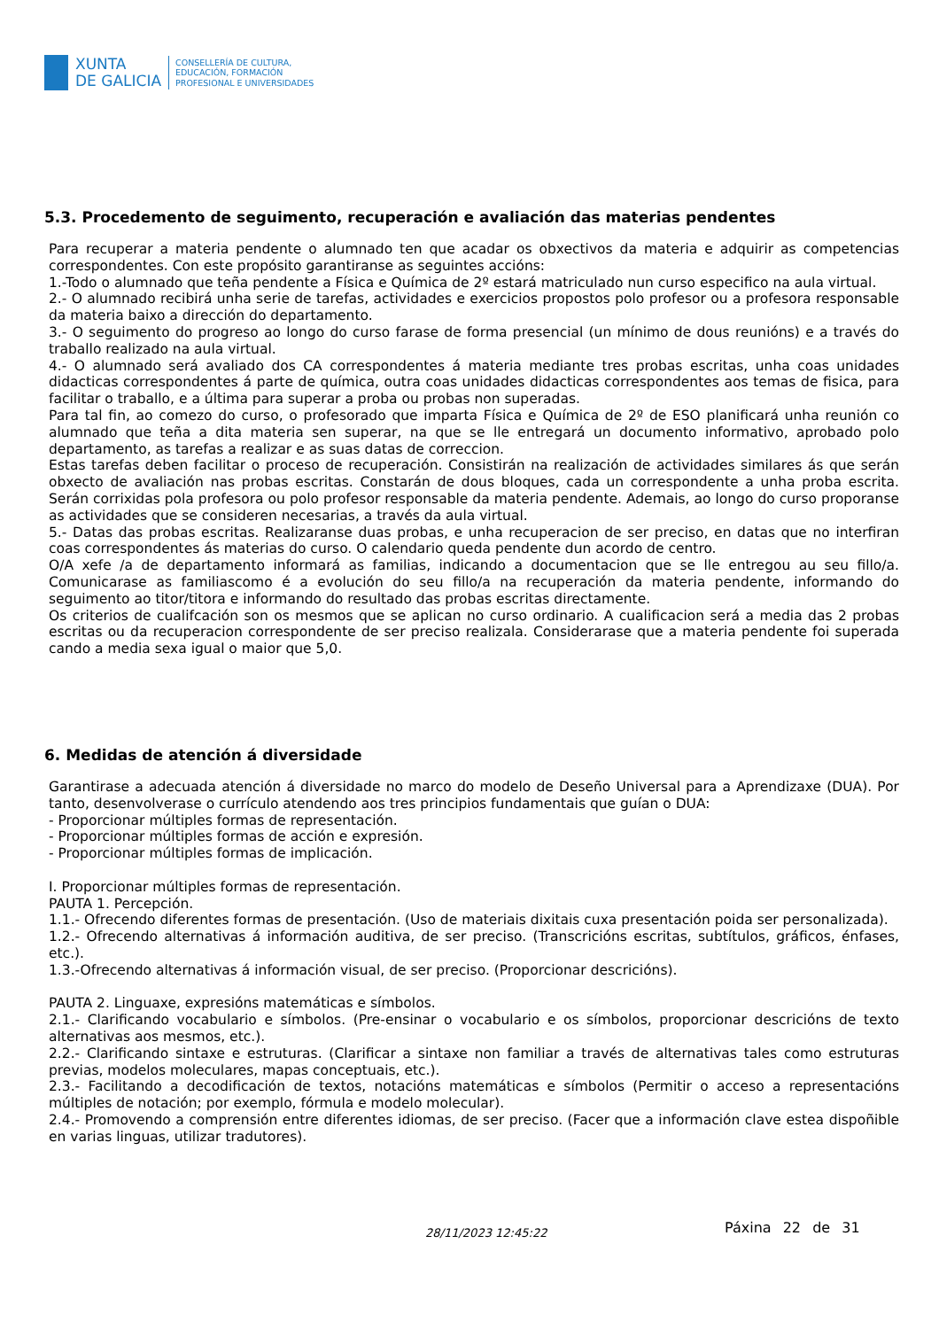XUNTA
DE GALICIA
CONSELLERÍA DE CULTURA,
EDUCACIÓN, FORMACIÓN
PROFESIONAL E UNIVERSIDADES
5.3. Procedemento de seguimento, recuperación e avaliación das materias pendentes
Para recuperar a materia pendente o alumnado ten que acadar os obxectivos da materia e adquirir as competencias correspondentes. Con este propósito garantiranse as seguintes accións:
1.-Todo o alumnado que teña pendente a Física e Química de 2º estará matriculado nun curso especifico na aula virtual.
2.- O alumnado recibirá unha serie de tarefas, actividades e exercicios propostos polo profesor ou a profesora responsable da materia baixo a dirección do departamento.
3.- O seguimento do progreso ao longo do curso farase de forma presencial (un mínimo de dous reunións) e a través do traballo realizado na aula virtual.
4.- O alumnado será avaliado dos CA correspondentes á materia mediante tres probas escritas, unha coas unidades didacticas correspondentes á parte de química, outra coas unidades didacticas correspondentes aos temas de fisica, para facilitar o traballo, e a última para superar a proba ou probas non superadas.
Para tal fin, ao comezo do curso, o profesorado que imparta Física e Química de 2º de ESO planificará unha reunión co alumnado que teña a dita materia sen superar, na que se lle entregará un documento informativo, aprobado polo departamento, as tarefas a realizar e as suas datas de correccion.
Estas tarefas deben facilitar o proceso de recuperación. Consistirán na realización de actividades similares ás que serán obxecto de avaliación nas probas escritas. Constarán de dous bloques, cada un correspondente a unha proba escrita. Serán corrixidas pola profesora ou polo profesor responsable da materia pendente. Ademais, ao longo do curso proporanse as actividades que se consideren necesarias, a través da aula virtual.
5.- Datas das probas escritas. Realizaranse duas probas, e unha recuperacion de ser preciso, en datas que no interfiran coas correspondentes ás materias do curso. O calendario queda pendente dun acordo de centro.
O/A xefe /a de departamento informará as familias, indicando a documentacion que se lle entregou au seu fillo/a. Comunicarase as familiascomo é a evolución do seu fillo/a na recuperación da materia pendente, informando do seguimento ao titor/titora e informando do resultado das probas escritas directamente.
Os criterios de cualifcación son os mesmos que se aplican no curso ordinario. A cualificacion será a media das 2 probas escritas ou da recuperacion correspondente de ser preciso realizala. Considerarase que a materia pendente foi superada cando a media sexa igual o maior que 5,0.
6. Medidas de atención á diversidade
Garantirase a adecuada atención á diversidade no marco do modelo de Deseño Universal para a Aprendizaxe (DUA). Por tanto, desenvolverase o currículo atendendo aos tres principios fundamentais que guían o DUA:
- Proporcionar múltiples formas de representación.
- Proporcionar múltiples formas de acción e expresión.
- Proporcionar múltiples formas de implicación.
I. Proporcionar múltiples formas de representación.
PAUTA 1. Percepción.
1.1.- Ofrecendo diferentes formas de presentación. (Uso de materiais dixitais cuxa presentación poida ser personalizada).
1.2.- Ofrecendo alternativas á información auditiva, de ser preciso. (Transcricións escritas, subtítulos, gráficos, énfases, etc.).
1.3.-Ofrecendo alternativas á información visual, de ser preciso. (Proporcionar descricións).
PAUTA 2. Linguaxe, expresións matemáticas e símbolos.
2.1.- Clarificando vocabulario e símbolos. (Pre-ensinar o vocabulario e os símbolos, proporcionar descricións de texto alternativas aos mesmos, etc.).
2.2.- Clarificando sintaxe e estruturas. (Clarificar a sintaxe non familiar a través de alternativas tales como estruturas previas, modelos moleculares, mapas conceptuais, etc.).
2.3.- Facilitando a decodificación de textos, notacións matemáticas e símbolos (Permitir o acceso a representacións múltiples de notación; por exemplo, fórmula e modelo molecular).
2.4.- Promovendo a comprensión entre diferentes idiomas, de ser preciso. (Facer que a información clave estea dispoñible en varias linguas, utilizar tradutores).
28/11/2023 12:45:22 Páxina 22 de 31